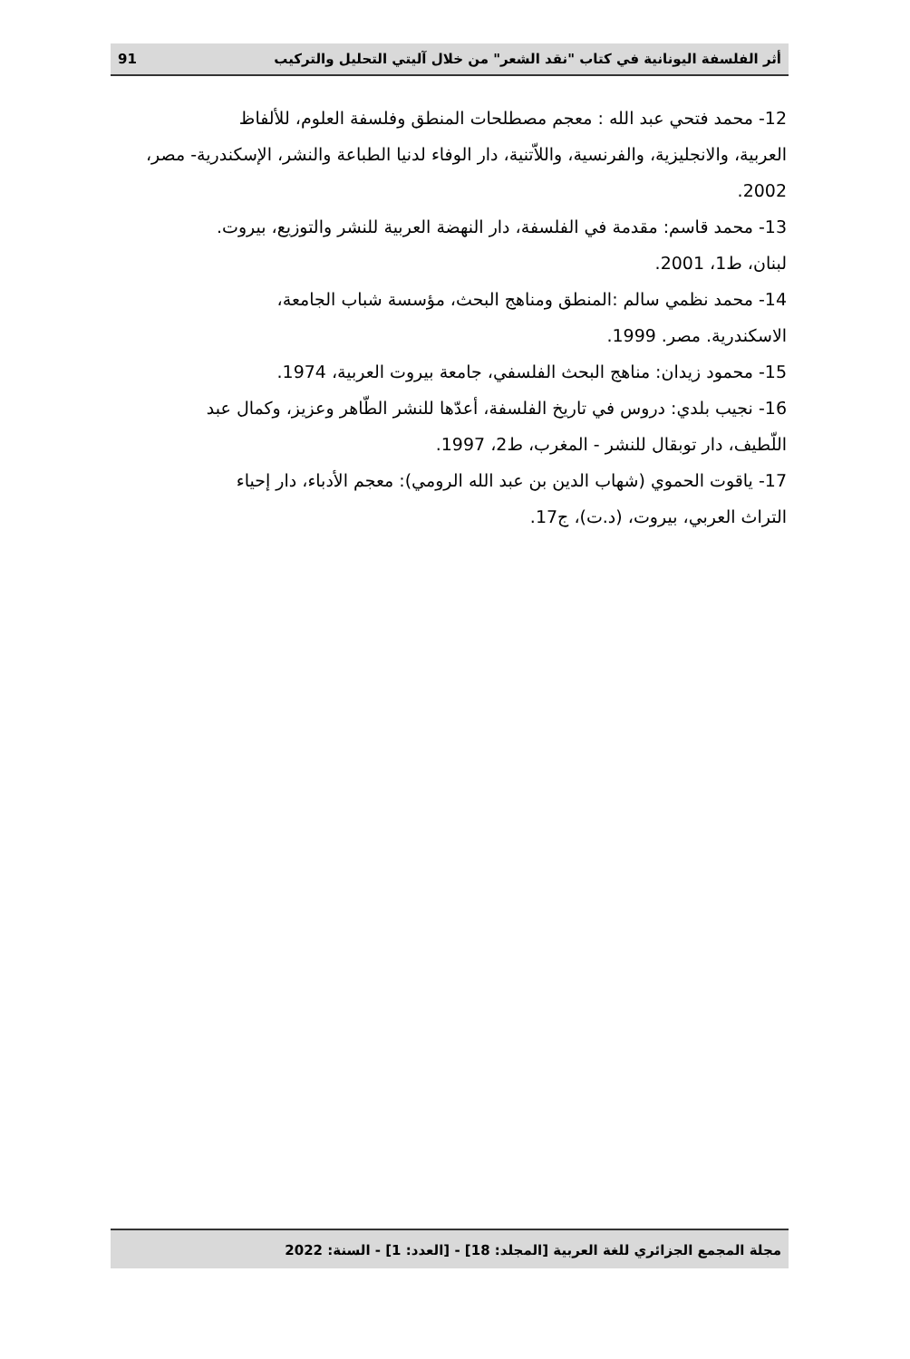أثر الفلسفة اليونانية في كتاب "نقد الشعر" من خلال آليتي التحليل والتركيب 91
12- محمد فتحي عبد الله : معجم مصطلحات المنطق وفلسفة العلوم، للألفاظ
العربية، والانجليزية، والفرنسية، واللاّتنية، دار الوفاء لدنيا الطباعة والنشر، الإسكندرية- مصر، 2002.
13- محمد قاسم: مقدمة في الفلسفة، دار النهضة العربية للنشر والتوزيع، بيروت.
لبنان، ط1، 2001.
14- محمد نظمي سالم :المنطق ومناهج البحث، مؤسسة شباب الجامعة،
الاسكندرية. مصر. 1999.
15- محمود زيدان: مناهج البحث الفلسفي، جامعة بيروت العربية، 1974.
16- نجيب بلدي: دروس في تاريخ الفلسفة، أعدّها للنشر الطّاهر وعزيز، وكمال عبد
اللّطيف، دار توبقال للنشر - المغرب، ط2، 1997.
17- ياقوت الحموي (شهاب الدين بن عبد الله الرومي): معجم الأدباء، دار إحياء
التراث العربي، بيروت، (د.ت)، ج17.
مجلة المجمع الجزائري للغة العربية [المجلد: 18] - [العدد: 1] - السنة: 2022